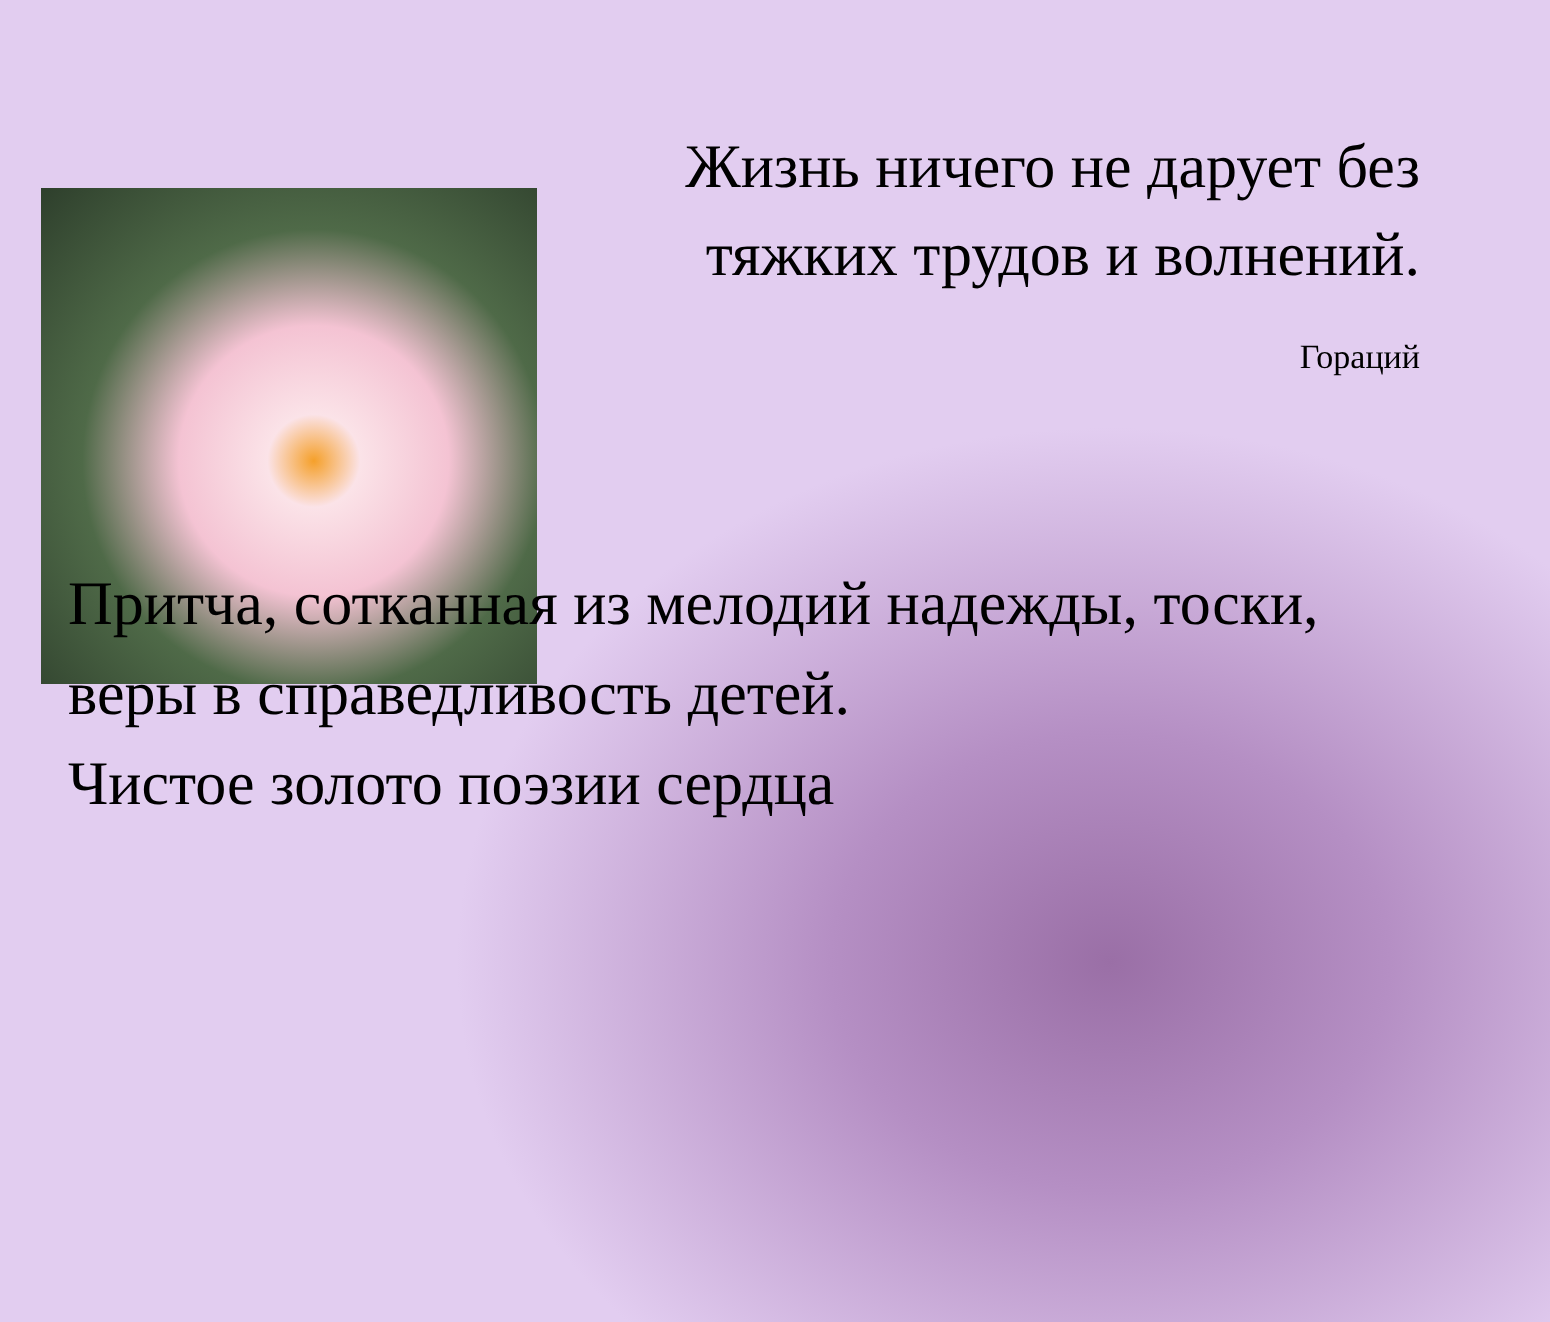Жизнь ничего не дарует без тяжких трудов и волнений.
Гораций
Притча, сотканная из мелодий надежды, тоски, веры в справедливость детей.
Чистое золото поэзии сердца